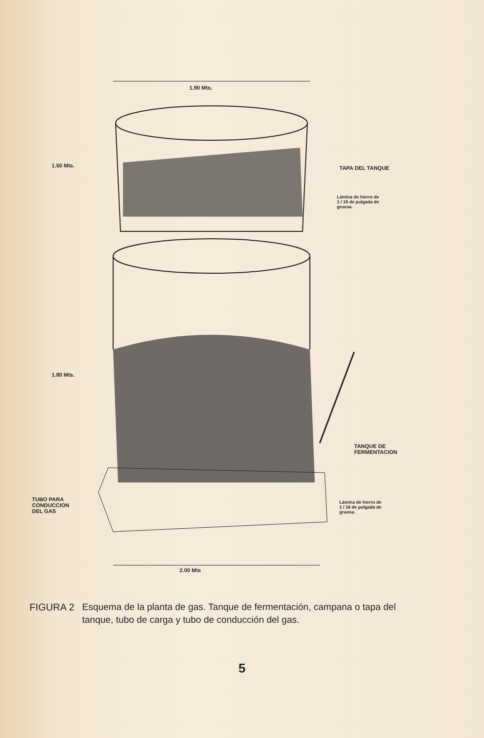1.90 Mts.
1.50 Mts. TAPA DEL TANQUE
Lámina de hierro de
1 / 16 de pulgada de
gruesa.
1.80 Mts.
TANQUE DE
FERMENTACION
TUBO PARA
CONDUCCION
DEL GAS
Lámina de hierro de
1 / 16 de pulgada de
gruesa.
2.00 Mts
FIGURA 2 Esquema de la planta de gas. Tanque de fermentación, campana o tapa del tanque, tubo de carga y tubo de conducción del gas.
5